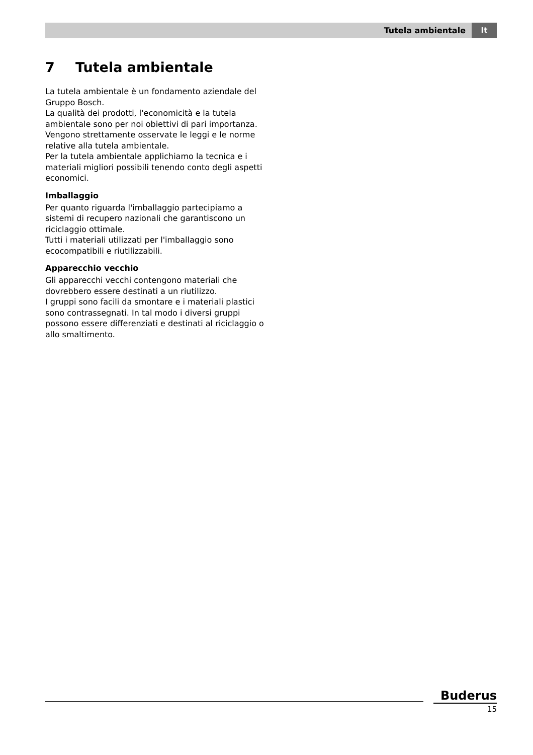Tutela ambientale It
7 Tutela ambientale
La tutela ambientale è un fondamento aziendale del Gruppo Bosch.
La qualità dei prodotti, l'economicità e la tutela ambientale sono per noi obiettivi di pari importanza. Vengono strettamente osservate le leggi e le norme relative alla tutela ambientale.
Per la tutela ambientale applichiamo la tecnica e i materiali migliori possibili tenendo conto degli aspetti economici.
Imballaggio
Per quanto riguarda l'imballaggio partecipiamo a sistemi di recupero nazionali che garantiscono un riciclaggio ottimale.
Tutti i materiali utilizzati per l'imballaggio sono ecocompatibili e riutilizzabili.
Apparecchio vecchio
Gli apparecchi vecchi contengono materiali che dovrebbero essere destinati a un riutilizzo.
I gruppi sono facili da smontare e i materiali plastici sono contrassegnati. In tal modo i diversi gruppi possono essere differenziati e destinati al riciclaggio o allo smaltimento.
Buderus
15